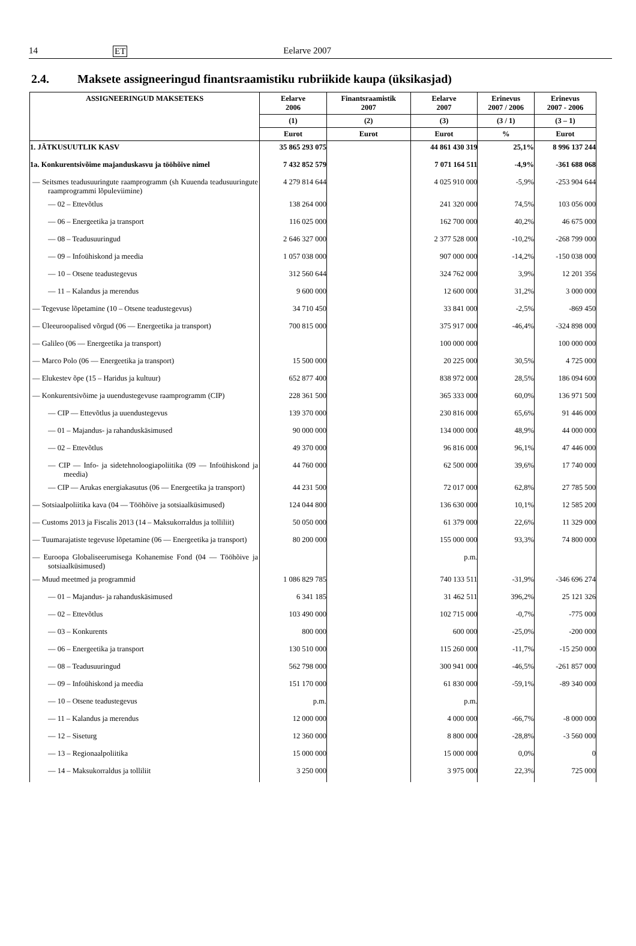14 ET Eelarve 2007
2.4. Maksete assigneeringud finantsraamistiku rubriikide kaupa (üksikasjad)
| ASSIGNEERINGUD MAKSETEKS | Eelarve 2006 | Finantsraamistik 2007 | Eelarve 2007 | Erinevus 2007 / 2006 | Erinevus 2007 - 2006 |
| --- | --- | --- | --- | --- | --- |
| | (1) | (2) | (3) | (3 / 1) | (3 – 1) |
| | Eurot | Eurot | Eurot | % | Eurot |
| 1. JÄTKUSUUTLIK KASV | 35 865 293 075 | | 44 861 430 319 | 25,1% | 8 996 137 244 |
| 1a. Konkurentsivõime majanduskasvu ja tööhõive nimel | 7 432 852 579 | | 7 071 164 511 | -4,9% | -361 688 068 |
| — Seitsmes teadusuuringute raamprogramm (sh Kuuenda teadusuuringute raamprogrammi lõpuleviimine) | 4 279 814 644 | | 4 025 910 000 | -5,9% | -253 904 644 |
| — 02 – Ettevõtlus | 138 264 000 | | 241 320 000 | 74,5% | 103 056 000 |
| — 06 – Energeetika ja transport | 116 025 000 | | 162 700 000 | 40,2% | 46 675 000 |
| — 08 – Teadusuuringud | 2 646 327 000 | | 2 377 528 000 | -10,2% | -268 799 000 |
| — 09 – Infoühiskond ja meedia | 1 057 038 000 | | 907 000 000 | -14,2% | -150 038 000 |
| — 10 – Otsene teadustegevus | 312 560 644 | | 324 762 000 | 3,9% | 12 201 356 |
| — 11 – Kalandus ja merendus | 9 600 000 | | 12 600 000 | 31,2% | 3 000 000 |
| — Tegevuse lõpetamine (10 – Otsene teadustegevus) | 34 710 450 | | 33 841 000 | -2,5% | -869 450 |
| — Üleeuroopalised võrgud (06 — Energeetika ja transport) | 700 815 000 | | 375 917 000 | -46,4% | -324 898 000 |
| — Galileo (06 — Energeetika ja transport) | | | 100 000 000 | | 100 000 000 |
| — Marco Polo (06 — Energeetika ja transport) | 15 500 000 | | 20 225 000 | 30,5% | 4 725 000 |
| — Elukestev õpe (15 – Haridus ja kultuur) | 652 877 400 | | 838 972 000 | 28,5% | 186 094 600 |
| — Konkurentsivõime ja uuendustegevuse raamprogramm (CIP) | 228 361 500 | | 365 333 000 | 60,0% | 136 971 500 |
| — CIP — Ettevõtlus ja uuendustegevus | 139 370 000 | | 230 816 000 | 65,6% | 91 446 000 |
| — 01 – Majandus- ja rahanduskäsimused | 90 000 000 | | 134 000 000 | 48,9% | 44 000 000 |
| — 02 – Ettevõtlus | 49 370 000 | | 96 816 000 | 96,1% | 47 446 000 |
| — CIP — Info- ja sidetehnoloogiapoliitika (09 — Infoühiskond ja meedia) | 44 760 000 | | 62 500 000 | 39,6% | 17 740 000 |
| — CIP — Arukas energiakasutus (06 — Energeetika ja transport) | 44 231 500 | | 72 017 000 | 62,8% | 27 785 500 |
| — Sotsiaalpoliitika kava (04 — Tööhõive ja sotsiaalküsimused) | 124 044 800 | | 136 630 000 | 10,1% | 12 585 200 |
| — Customs 2013 ja Fiscalis 2013 (14 – Maksukorraldus ja tolliliit) | 50 050 000 | | 61 379 000 | 22,6% | 11 329 000 |
| — Tuumarajatiste tegevuse lõpetamine (06 — Energeetika ja transport) | 80 200 000 | | 155 000 000 | 93,3% | 74 800 000 |
| — Euroopa Globaliseerumisega Kohanemise Fond (04 — Tööhõive ja sotsiaalküsimused) | | | p.m. | | |
| — Muud meetmed ja programmid | 1 086 829 785 | | 740 133 511 | -31,9% | -346 696 274 |
| — 01 – Majandus- ja rahanduskäsimused | 6 341 185 | | 31 462 511 | 396,2% | 25 121 326 |
| — 02 – Ettevõtlus | 103 490 000 | | 102 715 000 | -0,7% | -775 000 |
| — 03 – Konkurents | 800 000 | | 600 000 | -25,0% | -200 000 |
| — 06 – Energeetika ja transport | 130 510 000 | | 115 260 000 | -11,7% | -15 250 000 |
| — 08 – Teadusuuringud | 562 798 000 | | 300 941 000 | -46,5% | -261 857 000 |
| — 09 – Infoühiskond ja meedia | 151 170 000 | | 61 830 000 | -59,1% | -89 340 000 |
| — 10 – Otsene teadustegevus | p.m. | | p.m. | | |
| — 11 – Kalandus ja merendus | 12 000 000 | | 4 000 000 | -66,7% | -8 000 000 |
| — 12 – Siseturg | 12 360 000 | | 8 800 000 | -28,8% | -3 560 000 |
| — 13 – Regionaalpoliitika | 15 000 000 | | 15 000 000 | 0,0% | 0 |
| — 14 – Maksukorraldus ja tolliliit | 3 250 000 | | 3 975 000 | 22,3% | 725 000 |